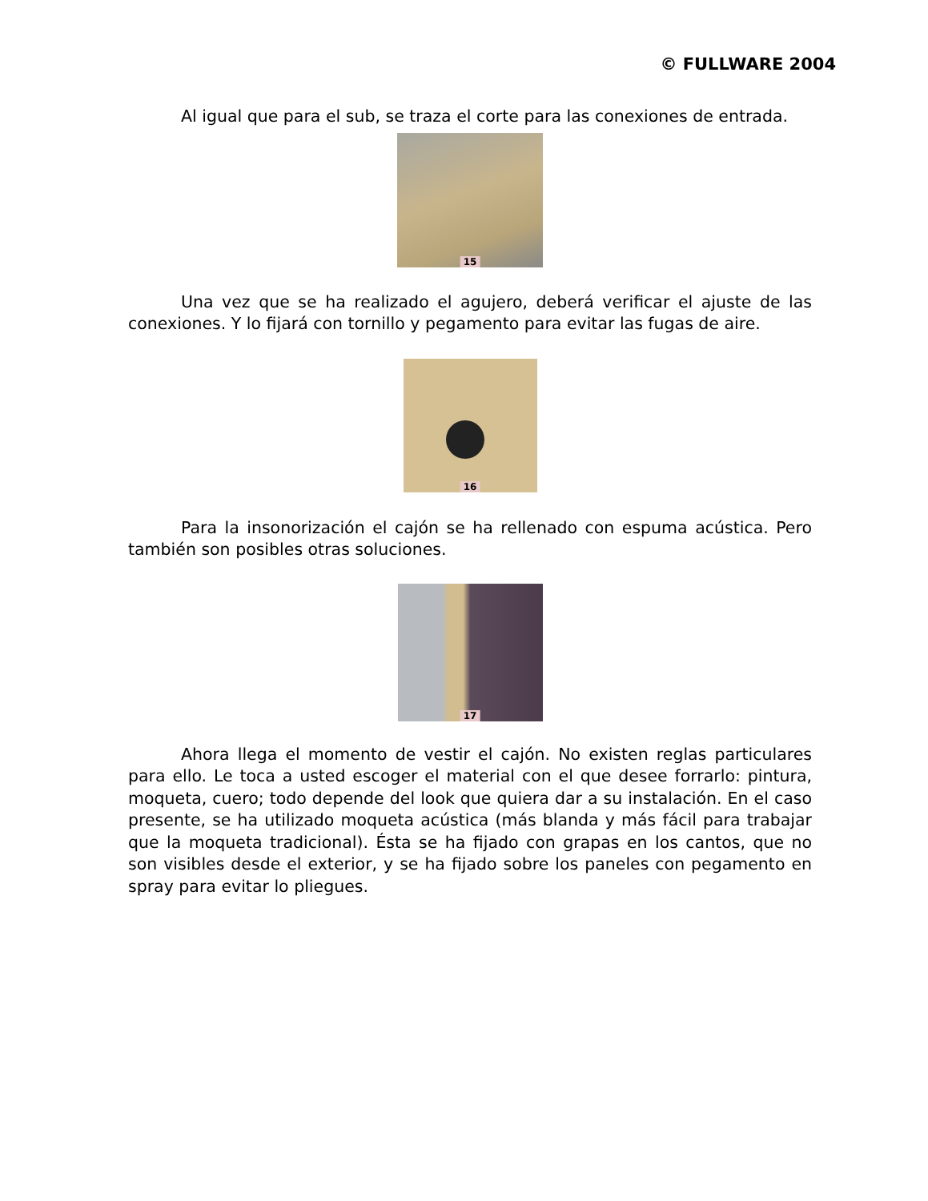© FULLWARE 2004
Al igual que para el sub, se traza el corte para las conexiones de entrada.
15
Una vez que se ha realizado el agujero, deberá verificar el ajuste de las conexiones. Y lo fijará con tornillo y pegamento para evitar las fugas de aire.
16
Para la insonorización el cajón se ha rellenado con espuma acústica. Pero también son posibles otras soluciones.
17
Ahora llega el momento de vestir el cajón. No existen reglas particulares para ello. Le toca a usted escoger el material con el que desee forrarlo: pintura, moqueta, cuero; todo depende del look que quiera dar a su instalación. En el caso presente, se ha utilizado moqueta acústica (más blanda y más fácil para trabajar que la moqueta tradicional). Ésta se ha fijado con grapas en los cantos, que no son visibles desde el exterior, y se ha fijado sobre los paneles con pegamento en spray para evitar lo pliegues.